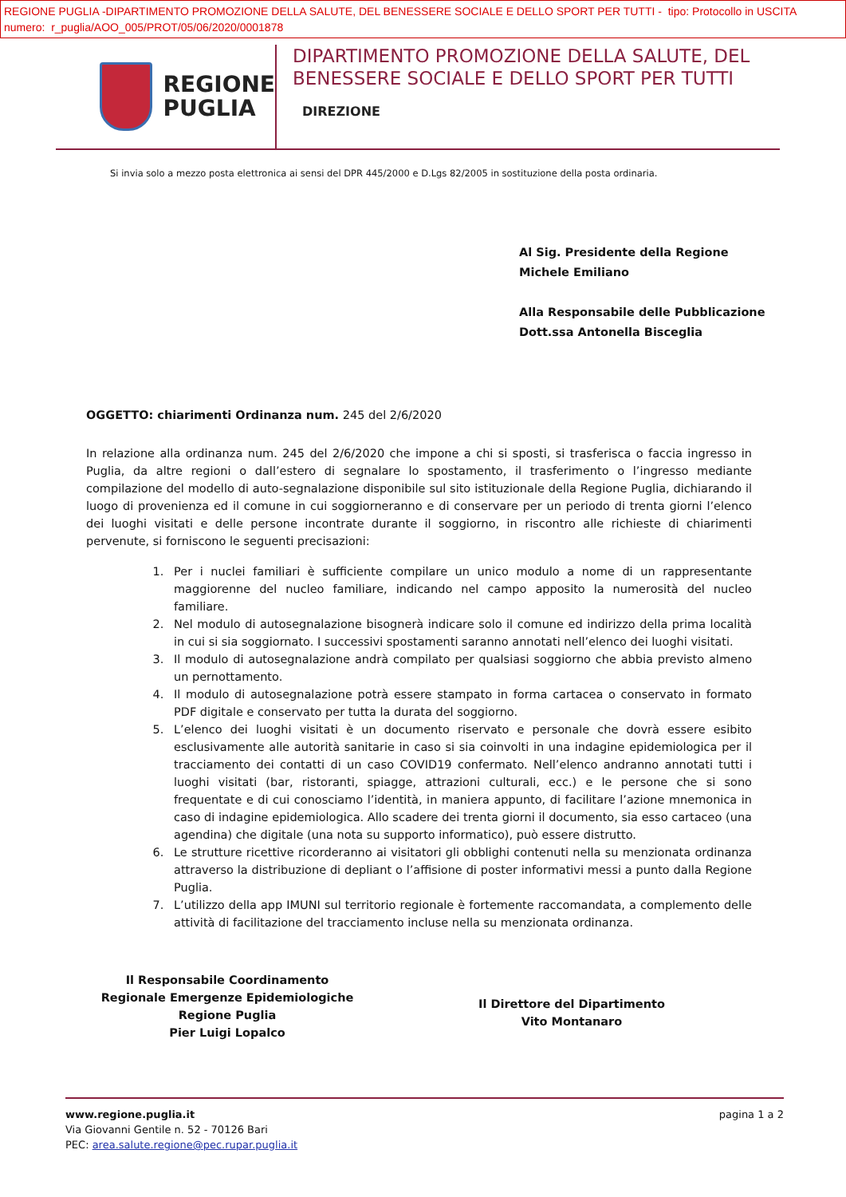REGIONE PUGLIA -DIPARTIMENTO PROMOZIONE DELLA SALUTE, DEL BENESSERE SOCIALE E DELLO SPORT PER TUTTI - tipo: Protocollo in USCITA
numero: r_puglia/AOO_005/PROT/05/06/2020/0001878
REGIONE
PUGLIA
DIPARTIMENTO PROMOZIONE DELLA SALUTE, DEL
BENESSERE SOCIALE E DELLO SPORT PER TUTTI
DIREZIONE
Si invia solo a mezzo posta elettronica ai sensi del DPR 445/2000 e D.Lgs 82/2005 in sostituzione della posta ordinaria.
Al Sig. Presidente della Regione
Michele Emiliano
Alla Responsabile delle Pubblicazione
Dott.ssa Antonella Bisceglia
OGGETTO: chiarimenti Ordinanza num. 245 del 2/6/2020
In relazione alla ordinanza num. 245 del 2/6/2020 che impone a chi si sposti, si trasferisca o faccia ingresso in Puglia, da altre regioni o dall’estero di segnalare lo spostamento, il trasferimento o l’ingresso mediante compilazione del modello di auto-segnalazione disponibile sul sito istituzionale della Regione Puglia, dichiarando il luogo di provenienza ed il comune in cui soggiorneranno e di conservare per un periodo di trenta giorni l’elenco dei luoghi visitati e delle persone incontrate durante il soggiorno, in riscontro alle richieste di chiarimenti pervenute, si forniscono le seguenti precisazioni:
1. Per i nuclei familiari è sufficiente compilare un unico modulo a nome di un rappresentante maggiorenne del nucleo familiare, indicando nel campo apposito la numerosità del nucleo familiare.
2. Nel modulo di autosegnalazione bisognerà indicare solo il comune ed indirizzo della prima località in cui si sia soggiornato. I successivi spostamenti saranno annotati nell’elenco dei luoghi visitati.
3. Il modulo di autosegnalazione andrà compilato per qualsiasi soggiorno che abbia previsto almeno un pernottamento.
4. Il modulo di autosegnalazione potrà essere stampato in forma cartacea o conservato in formato PDF digitale e conservato per tutta la durata del soggiorno.
5. L’elenco dei luoghi visitati è un documento riservato e personale che dovrà essere esibito esclusivamente alle autorità sanitarie in caso si sia coinvolti in una indagine epidemiologica per il tracciamento dei contatti di un caso COVID19 confermato. Nell’elenco andranno annotati tutti i luoghi visitati (bar, ristoranti, spiagge, attrazioni culturali, ecc.) e le persone che si sono frequentate e di cui conosciamo l’identità, in maniera appunto, di facilitare l’azione mnemonica in caso di indagine epidemiologica. Allo scadere dei trenta giorni il documento, sia esso cartaceo (una agendina) che digitale (una nota su supporto informatico), può essere distrutto.
6. Le strutture ricettive ricorderanno ai visitatori gli obblighi contenuti nella su menzionata ordinanza attraverso la distribuzione di depliant o l’affisione di poster informativi messi a punto dalla Regione Puglia.
7. L’utilizzo della app IMUNI sul territorio regionale è fortemente raccomandata, a complemento delle attività di facilitazione del tracciamento incluse nella su menzionata ordinanza.
Il Responsabile Coordinamento
Regionale Emergenze Epidemiologiche
Regione Puglia
Pier Luigi Lopalco
Il Direttore del Dipartimento
Vito Montanaro
www.regione.puglia.it
Via Giovanni Gentile n. 52 - 70126 Bari
PEC: area.salute.regione@pec.rupar.puglia.it
pagina 1 a 2